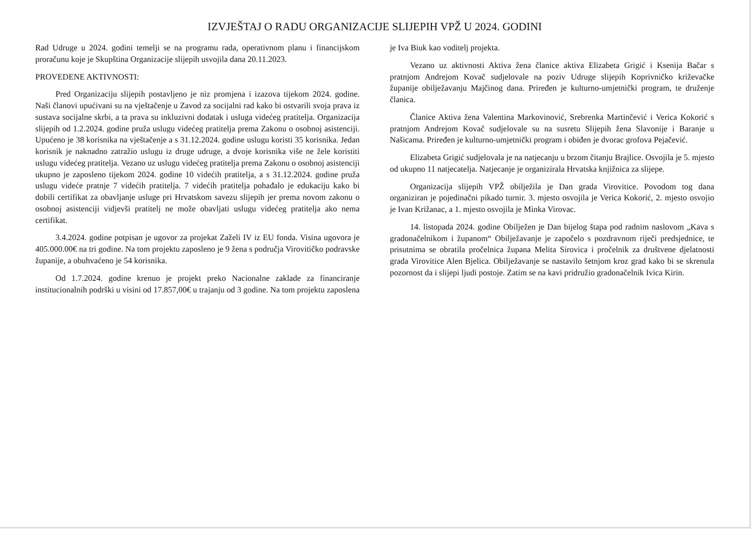IZVJEŠTAJ O RADU ORGANIZACIJE SLIJEPIH VPŽ U 2024. GODINI
Rad Udruge u 2024. godini temelji se na programu rada, operativnom planu i financijskom proračunu koje je Skupština Organizacije slijepih usvojila dana 20.11.2023.
PROVEDENE AKTIVNOSTI:
Pred Organizaciju slijepih postavljeno je niz promjena i izazova tijekom 2024. godine. Naši članovi upućivani su na vještačenje u Zavod za socijalni rad kako bi ostvarili svoja prava iz sustava socijalne skrbi, a ta prava su inkluzivni dodatak i usluga videćeg pratitelja. Organizacija slijepih od 1.2.2024. godine pruža uslugu videćeg pratitelja prema Zakonu o osobnoj asistenciji. Upućeno je 38 korisnika na vještačenje a s 31.12.2024. godine uslugu koristi 35 korisnika. Jedan korisnik je naknadno zatražio uslugu iz druge udruge, a dvoje korisnika više ne žele koristiti uslugu videćeg pratitelja. Vezano uz uslugu videćeg pratitelja prema Zakonu o osobnoj asistenciji ukupno je zaposleno tijekom 2024. godine 10 videćih pratitelja, a s 31.12.2024. godine pruža uslugu videće pratnje 7 videćih pratitelja. 7 videćih pratitelja pohađalo je edukaciju kako bi dobili certifikat za obavljanje usluge pri Hrvatskom savezu slijepih jer prema novom zakonu o osobnoj asistenciji vidjevši pratitelj ne može obavljati uslugu videćeg pratitelja ako nema certifikat.
3.4.2024. godine potpisan je ugovor za projekat Zaželi IV iz EU fonda. Visina ugovora je 405.000.00€ na tri godine. Na tom projektu zaposleno je 9 žena s područja Virovitičko podravske županije, a obuhvaćeno je 54 korisnika.
Od 1.7.2024. godine krenuo je projekt preko Nacionalne zaklade za financiranje institucionalnih podrški u visini od 17.857,00€ u trajanju od 3 godine. Na tom projektu zaposlena je Iva Biuk kao voditelj projekta.
Vezano uz aktivnosti Aktiva žena članice aktiva Elizabeta Grigić i Ksenija Bačar s pratnjom Andrejom Kovač sudjelovale na poziv Udruge slijepih Koprivničko križevačke županije obilježavanju Majčinog dana. Priređen je kulturno-umjetnički program, te druženje članica.
Članice Aktiva žena Valentina Markovinović, Srebrenka Martinčević i Verica Kokorić s pratnjom Andrejom Kovač sudjelovale su na susretu Slijepih žena Slavonije i Baranje u Našicama. Priređen je kulturno-umjetnički program i obiđen je dvorac grofova Pejačević.
Elizabeta Grigić sudjelovala je na natjecanju u brzom čitanju Brajlice. Osvojila je 5. mjesto od ukupno 11 natjecatelja. Natjecanje je organizirala Hrvatska knjižnica za slijepe.
Organizacija slijepih VPŽ obilježila je Dan grada Virovitice. Povodom tog dana organiziran je pojedinačni pikado turnir. 3. mjesto osvojila je Verica Kokorić, 2. mjesto osvojio je Ivan Križanac, a 1. mjesto osvojila je Minka Virovac.
14. listopada 2024. godine Obilježen je Dan bijelog štapa pod radnim naslovom „Kava s gradonačelnikom i županom“ Obilježavanje je započelo s pozdravnom riječi predsjednice, te prisutnima se obratila pročelnica župana Melita Sirovica i pročelnik za društvene djelatnosti grada Virovitice Alen Bjelica. Obilježavanje se nastavilo šetnjom kroz grad kako bi se skrenula pozornost da i slijepi ljudi postoje. Zatim se na kavi pridružio gradonačelnik Ivica Kirin.